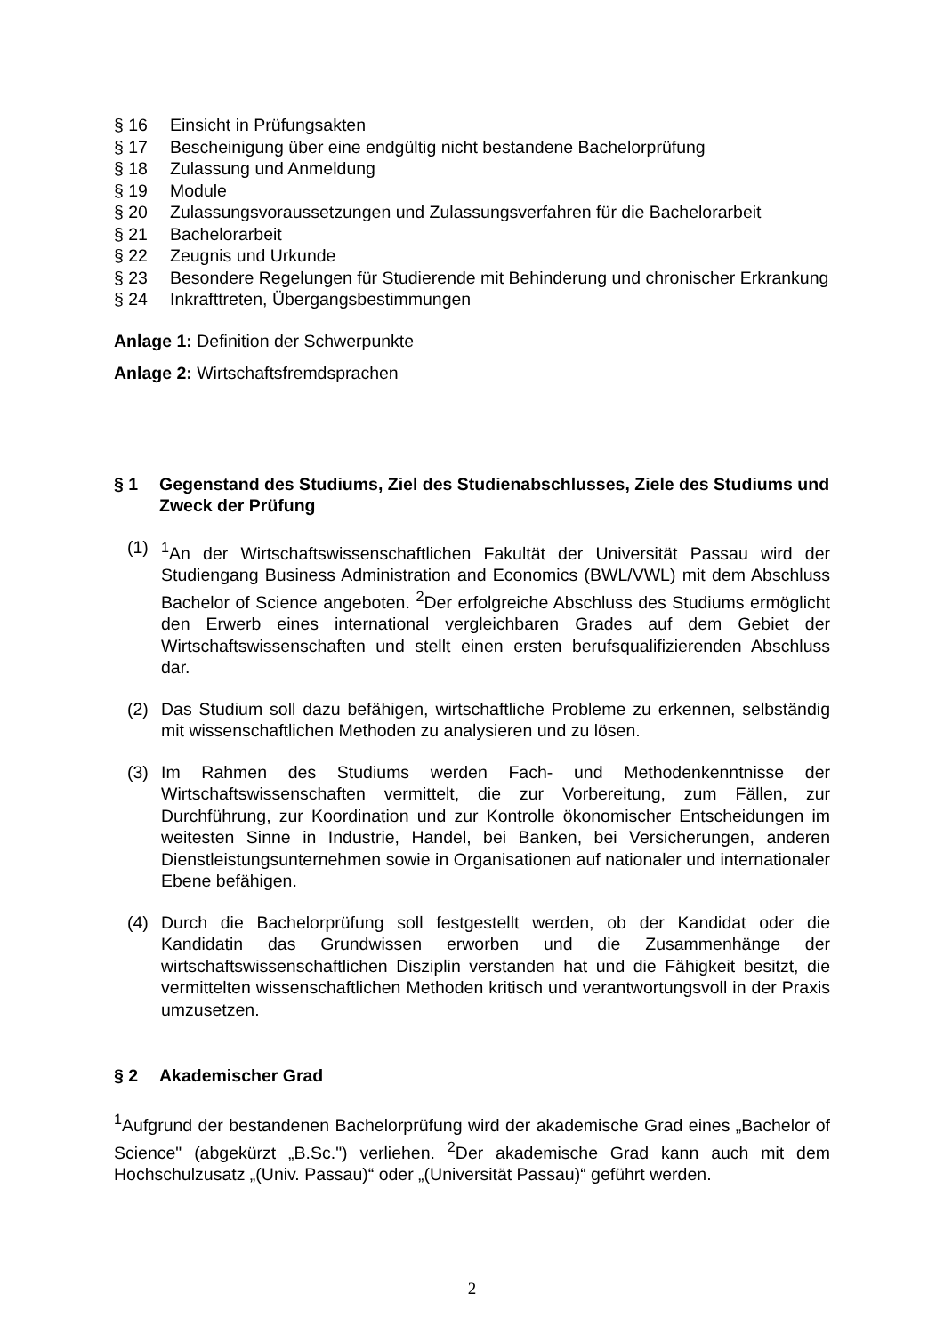§ 16 Einsicht in Prüfungsakten
§ 17 Bescheinigung über eine endgültig nicht bestandene Bachelorprüfung
§ 18 Zulassung und Anmeldung
§ 19 Module
§ 20 Zulassungsvoraussetzungen und Zulassungsverfahren für die Bachelorarbeit
§ 21 Bachelorarbeit
§ 22 Zeugnis und Urkunde
§ 23 Besondere Regelungen für Studierende mit Behinderung und chronischer Erkrankung
§ 24 Inkrafttreten, Übergangsbestimmungen
Anlage 1: Definition der Schwerpunkte
Anlage 2: Wirtschaftsfremdsprachen
§ 1 Gegenstand des Studiums, Ziel des Studienabschlusses, Ziele des Studiums und Zweck der Prüfung
(1) <sup>1</sup>An der Wirtschaftswissenschaftlichen Fakultät der Universität Passau wird der Studiengang Business Administration and Economics (BWL/VWL) mit dem Abschluss Bachelor of Science angeboten. <sup>2</sup>Der erfolgreiche Abschluss des Studiums ermöglicht den Erwerb eines international vergleichbaren Grades auf dem Gebiet der Wirtschaftswissenschaften und stellt einen ersten berufsqualifizierenden Abschluss dar.
(2) Das Studium soll dazu befähigen, wirtschaftliche Probleme zu erkennen, selbständig mit wissenschaftlichen Methoden zu analysieren und zu lösen.
(3) Im Rahmen des Studiums werden Fach- und Methodenkenntnisse der Wirtschaftswissenschaften vermittelt, die zur Vorbereitung, zum Fällen, zur Durchführung, zur Koordination und zur Kontrolle ökonomischer Entscheidungen im weitesten Sinne in Industrie, Handel, bei Banken, bei Versicherungen, anderen Dienstleistungsunternehmen sowie in Organisationen auf nationaler und internationaler Ebene befähigen.
(4) Durch die Bachelorprüfung soll festgestellt werden, ob der Kandidat oder die Kandidatin das Grundwissen erworben und die Zusammenhänge der wirtschaftswissenschaftlichen Disziplin verstanden hat und die Fähigkeit besitzt, die vermittelten wissenschaftlichen Methoden kritisch und verantwortungsvoll in der Praxis umzusetzen.
§ 2 Akademischer Grad
<sup>1</sup> Aufgrund der bestandenen Bachelorprüfung wird der akademische Grad eines „Bachelor of Science" (abgekürzt „B.Sc.") verliehen. <sup>2</sup>Der akademische Grad kann auch mit dem Hochschulzusatz „(Univ. Passau)“ oder „(Universität Passau)“ geführt werden.
2